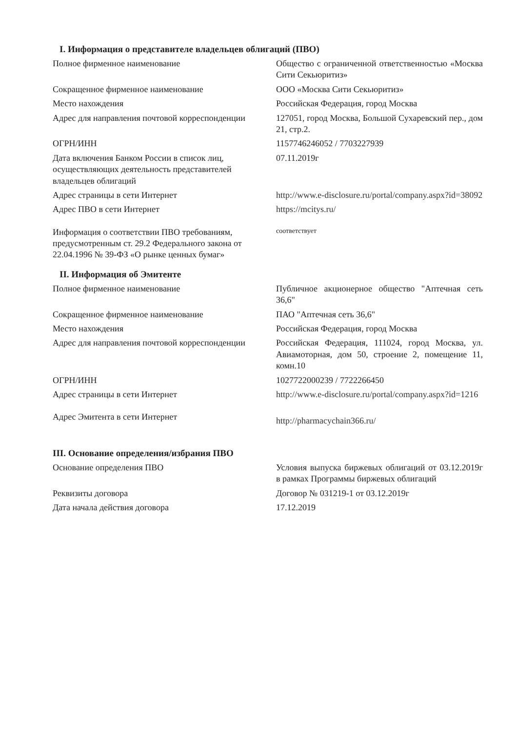I. Информация о представителе владельцев облигаций (ПВО)
| Полное фирменное наименование | Общество с ограниченной ответственностью «Москва Сити Секьюритиз» |
| Сокращенное фирменное наименование | ООО «Москва Сити Секьюритиз» |
| Место нахождения | Российская Федерация, город Москва |
| Адрес для направления почтовой корреспонденции | 127051, город Москва, Большой Сухаревский пер., дом 21, стр.2. |
| ОГРН/ИНН | 1157746246052 / 7703227939 |
| Дата включения Банком России в список лиц, осуществляющих деятельность представителей владельцев облигаций | 07.11.2019г |
| Адрес страницы в сети Интернет | http://www.e-disclosure.ru/portal/company.aspx?id=38092 |
| Адрес ПВО в сети Интернет | https://mcitys.ru/ |
| Информация о соответствии ПВО требованиям, предусмотренным ст. 29.2 Федерального закона от 22.04.1996 № 39-ФЗ «О рынке ценных бумаг» | соответствует |
II. Информация об Эмитенте
| Полное фирменное наименование | Публичное акционерное общество "Аптечная сеть 36,6" |
| Сокращенное фирменное наименование | ПАО "Аптечная сеть 36,6" |
| Место нахождения | Российская Федерация, город Москва |
| Адрес для направления почтовой корреспонденции | Российская Федерация, 111024, город Москва, ул. Авиамоторная, дом 50, строение 2, помещение 11, комн.10 |
| ОГРН/ИНН | 1027722000239 / 7722266450 |
| Адрес страницы в сети Интернет | http://www.e-disclosure.ru/portal/company.aspx?id=1216 |
| Адрес Эмитента в сети Интернет | http://pharmacychain366.ru/ |
III. Основание определения/избрания ПВО
| Основание определения ПВО | Условия выпуска биржевых облигаций от 03.12.2019г в рамках Программы биржевых облигаций |
| Реквизиты договора | Договор № 031219-1 от 03.12.2019г |
| Дата начала действия договора | 17.12.2019 |